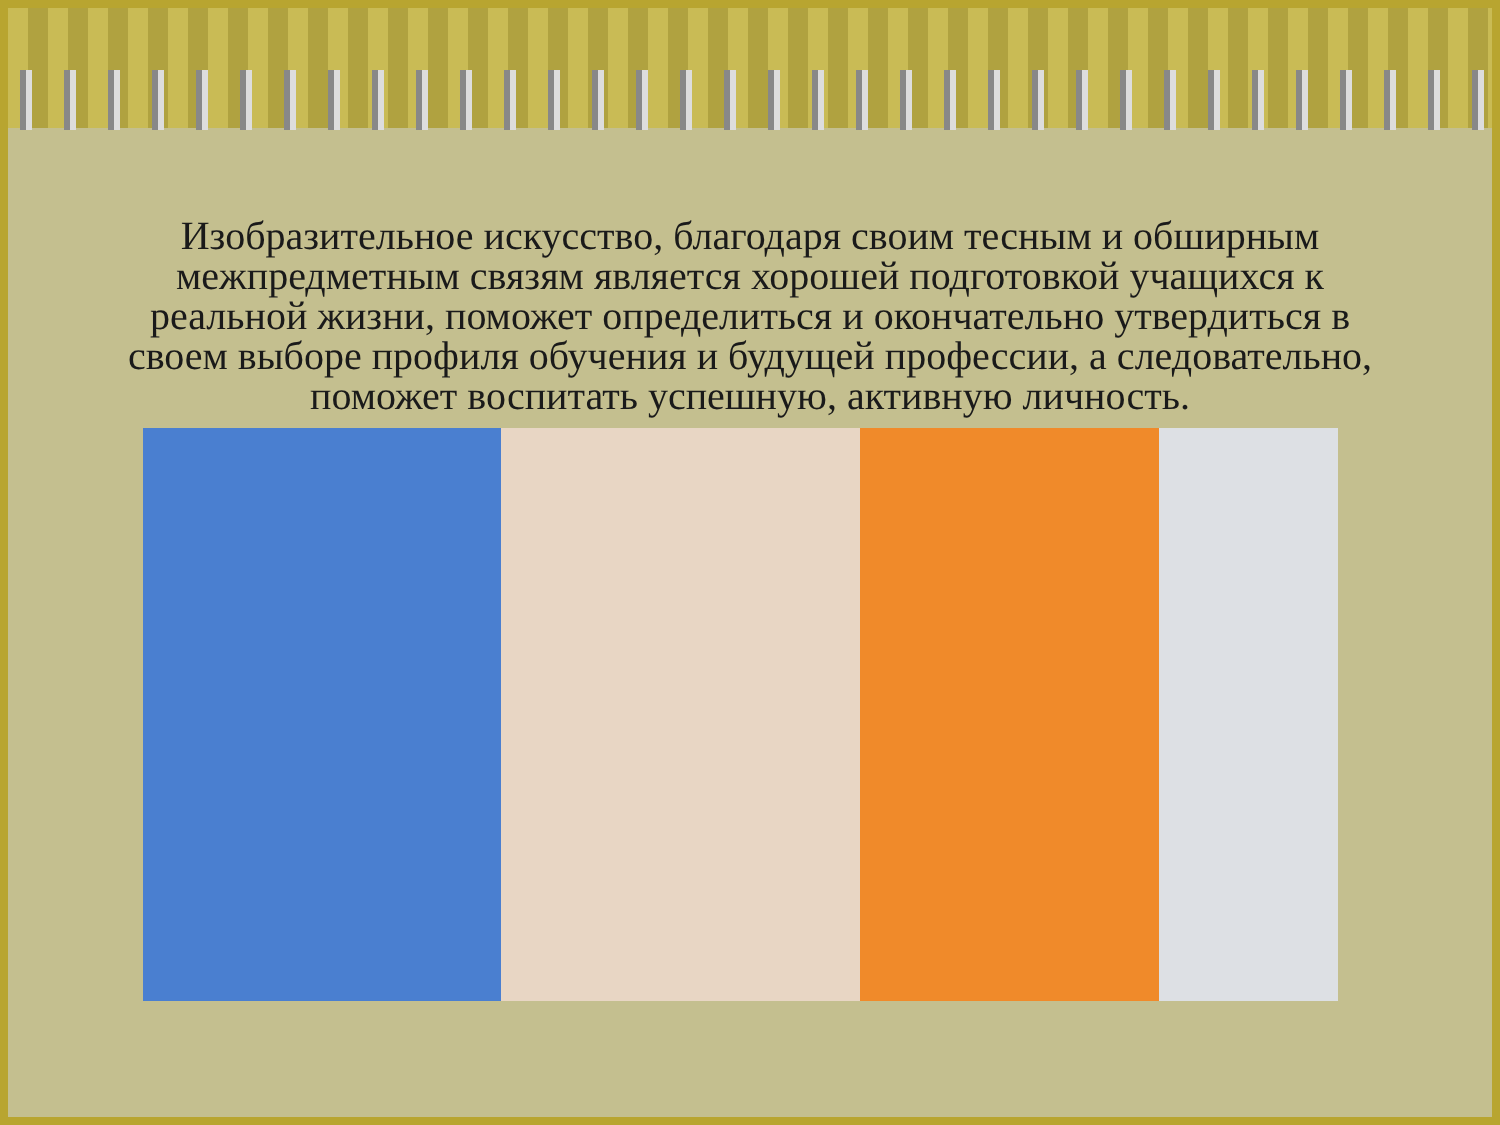Изобразительное искусство, благодаря своим тесным и обширным межпредметным связям является хорошей подготовкой учащихся к реальной жизни, поможет определиться и окончательно утвердиться в своем выборе профиля обучения и будущей профессии, а следовательно, поможет воспитать успешную, активную личность.